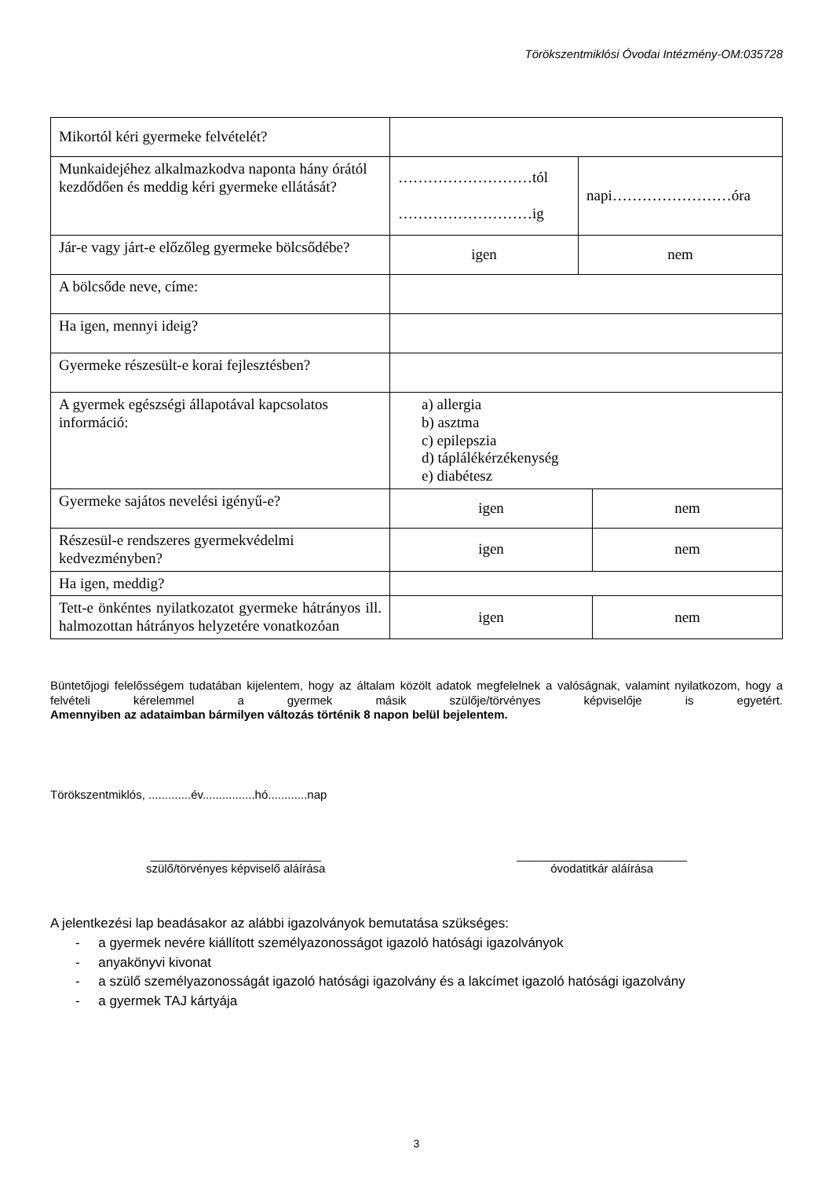Törökszentmiklósi Óvodai Intézmény-OM:035728
| Mikortól kéri gyermeke felvételét? | | | |
| Munkaidejéhez alkalmazkodva naponta hány órától kezdődően és meddig kéri gyermeke ellátását? | ………………………tól ………………………ig | napi……………………óra | |
| Jár-e vagy járt-e előzőleg gyermeke bölcsődébe? | igen | nem | |
| A bölcsőde neve, címe: | | | |
| Ha igen, mennyi ideig? | | | |
| Gyermeke részesült-e korai fejlesztésben? | | | |
| A gyermek egészségi állapotával kapcsolatos információ: | a) allergia b) asztma c) epilepszia d) táplálékérzékenység e) diabétesz | | |
| Gyermeke sajátos nevelési igényű-e? | igen | | nem |
| Részesül-e rendszeres gyermekvédelmi kedvezményben? | igen | | nem |
| Ha igen, meddig? | | | |
| Tett-e önkéntes nyilatkozatot gyermeke hátrányos ill. halmozottan hátrányos helyzetére vonatkozóan | igen | | nem |
Büntetőjogi felelősségem tudatában kijelentem, hogy az általam közölt adatok megfelelnek a valóságnak, valamint nyilatkozom, hogy a felvételi kérelemmel a gyermek másik szülője/törvényes képviselője is egyetért.
Amennyiben az adataimban bármilyen változás történik 8 napon belül bejelentem.
Törökszentmiklós, .............év................hó............nap
__________________________
szülő/törvényes képviselő aláírása
__________________________
óvodatitkár aláírása
A jelentkezési lap beadásakor az alábbi igazolványok bemutatása szükséges:
- a gyermek nevére kiállított személyazonosságot igazoló hatósági igazolványok
- anyakönyvi kivonat
- a szülő személyazonosságát igazoló hatósági igazolvány és a lakcímet igazoló hatósági igazolvány
- a gyermek TAJ kártyája
3